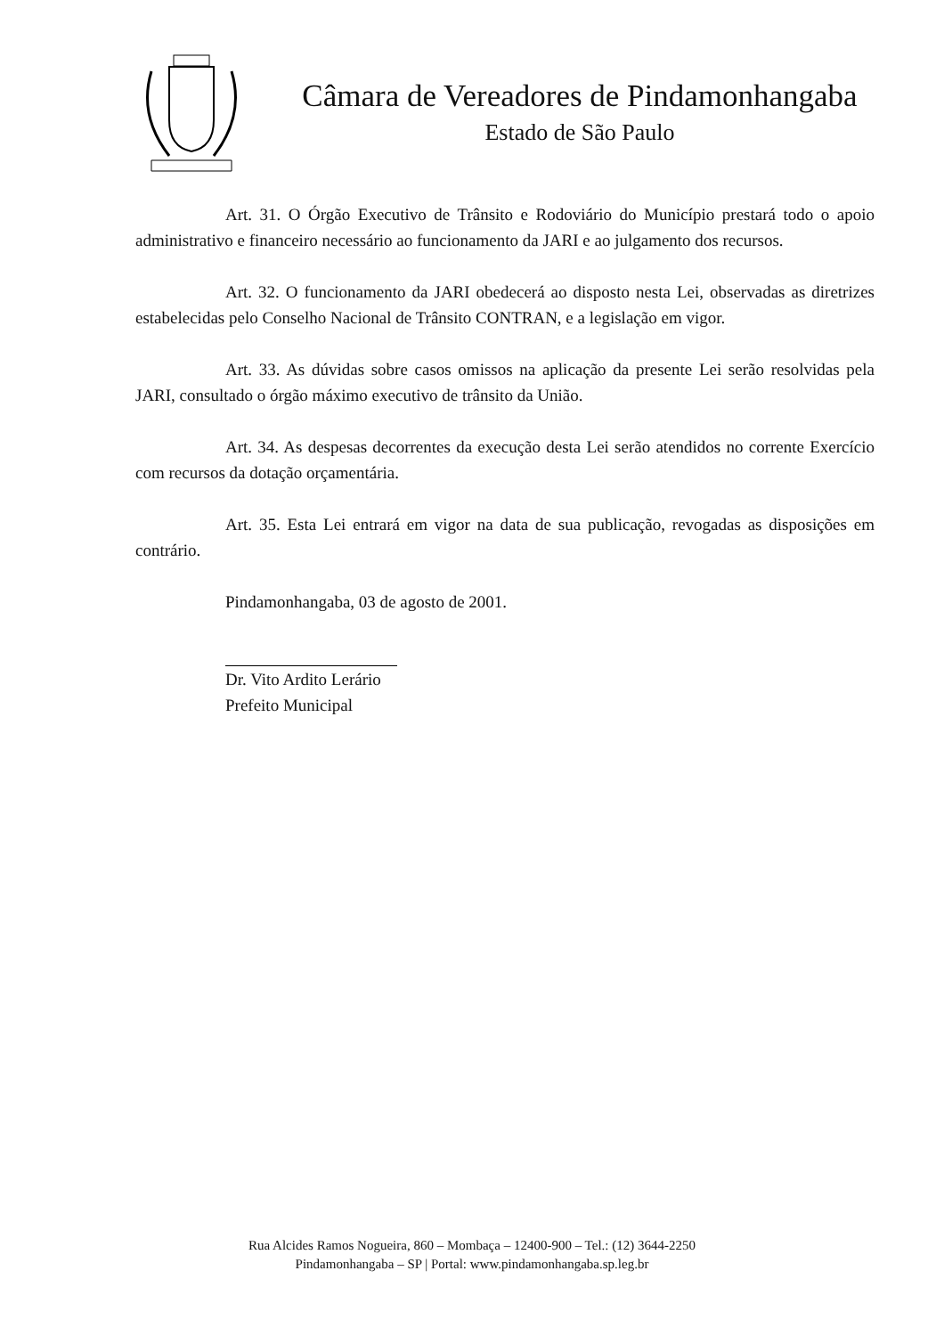Câmara de Vereadores de Pindamonhangaba
Estado de São Paulo
Art. 31. O Órgão Executivo de Trânsito e Rodoviário do Município prestará todo o apoio administrativo e financeiro necessário ao funcionamento da JARI e ao julgamento dos recursos.
Art. 32. O funcionamento da JARI obedecerá ao disposto nesta Lei, observadas as diretrizes estabelecidas pelo Conselho Nacional de Trânsito CONTRAN, e a legislação em vigor.
Art. 33. As dúvidas sobre casos omissos na aplicação da presente Lei serão resolvidas pela JARI, consultado o órgão máximo executivo de trânsito da União.
Art. 34. As despesas decorrentes da execução desta Lei serão atendidos no corrente Exercício com recursos da dotação orçamentária.
Art. 35. Esta Lei entrará em vigor na data de sua publicação, revogadas as disposições em contrário.
Pindamonhangaba, 03 de agosto de 2001.
Dr. Vito Ardito Lerário
Prefeito Municipal
Rua Alcides Ramos Nogueira, 860 – Mombaça – 12400-900 – Tel.: (12) 3644-2250
Pindamonhangaba – SP | Portal: www.pindamonhangaba.sp.leg.br